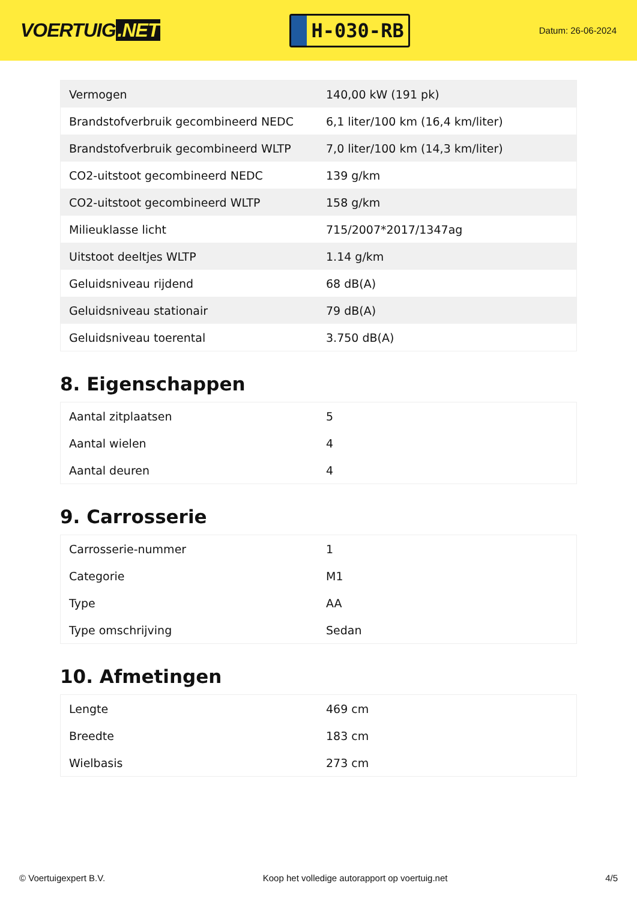VOERTUIG.NET
H-030-RB
Datum: 26-06-2024
| Vermogen | 140,00 kW (191 pk) |
| Brandstofverbruik gecombineerd NEDC | 6,1 liter/100 km (16,4 km/liter) |
| Brandstofverbruik gecombineerd WLTP | 7,0 liter/100 km (14,3 km/liter) |
| CO2-uitstoot gecombineerd NEDC | 139 g/km |
| CO2-uitstoot gecombineerd WLTP | 158 g/km |
| Milieuklasse licht | 715/2007*2017/1347ag |
| Uitstoot deeltjes WLTP | 1.14 g/km |
| Geluidsniveau rijdend | 68 dB(A) |
| Geluidsniveau stationair | 79 dB(A) |
| Geluidsniveau toerental | 3.750 dB(A) |
8. Eigenschappen
| Aantal zitplaatsen | 5 |
| Aantal wielen | 4 |
| Aantal deuren | 4 |
9. Carrosserie
| Carrosserie-nummer | 1 |
| Categorie | M1 |
| Type | AA |
| Type omschrijving | Sedan |
10. Afmetingen
| Lengte | 469 cm |
| Breedte | 183 cm |
| Wielbasis | 273 cm |
© Voertuigexpert B.V. Koop het volledige autorapport op voertuig.net 4/5